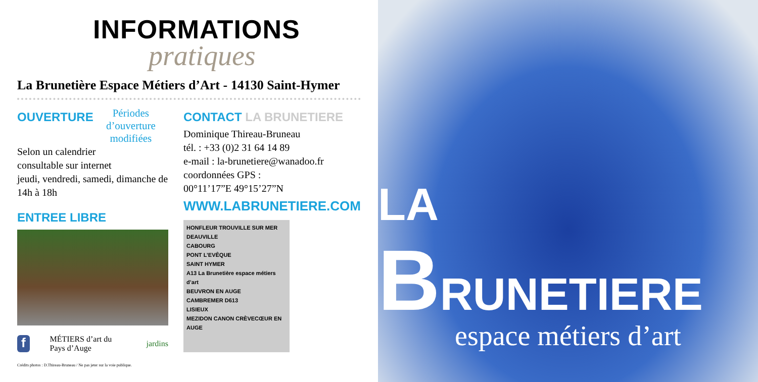INFORMATIONS
pratiques
La Brunetière Espace Métiers d’Art - 14130 Saint-Hymer
OUVERTURE
Périodes d’ouverture
modifiées
Selon un calendrier
consultable sur internet
jeudi, vendredi, samedi, dimanche de 14h à 18h
ENTREE LIBRE
f
MÉTIERS d’art du Pays d’Auge jardins
Crédits photos : D.Thireau-Bruneau / Ne pas jeter sur la voie publique.
CONTACT LA BRUNETIERE
Dominique Thireau-Bruneau
tél. : +33 (0)2 31 64 14 89
e-mail : la-brunetiere@wanadoo.fr
coordonnées GPS :
00°11’17”E 49°15’27”N
WWW.LABRUNETIERE.COM
HONFLEUR TROUVILLE SUR MER
DEAUVILLE
CABOURG
PONT L’EVÊQUE
SAINT HYMER
A13 La Brunetière espace métiers d’art
BEUVRON EN AUGE
CAMBREMER D613
LISIEUX
MEZIDON CANON CRÈVECŒUR EN AUGE
LA BRUNETIERE
espace métiers d’art